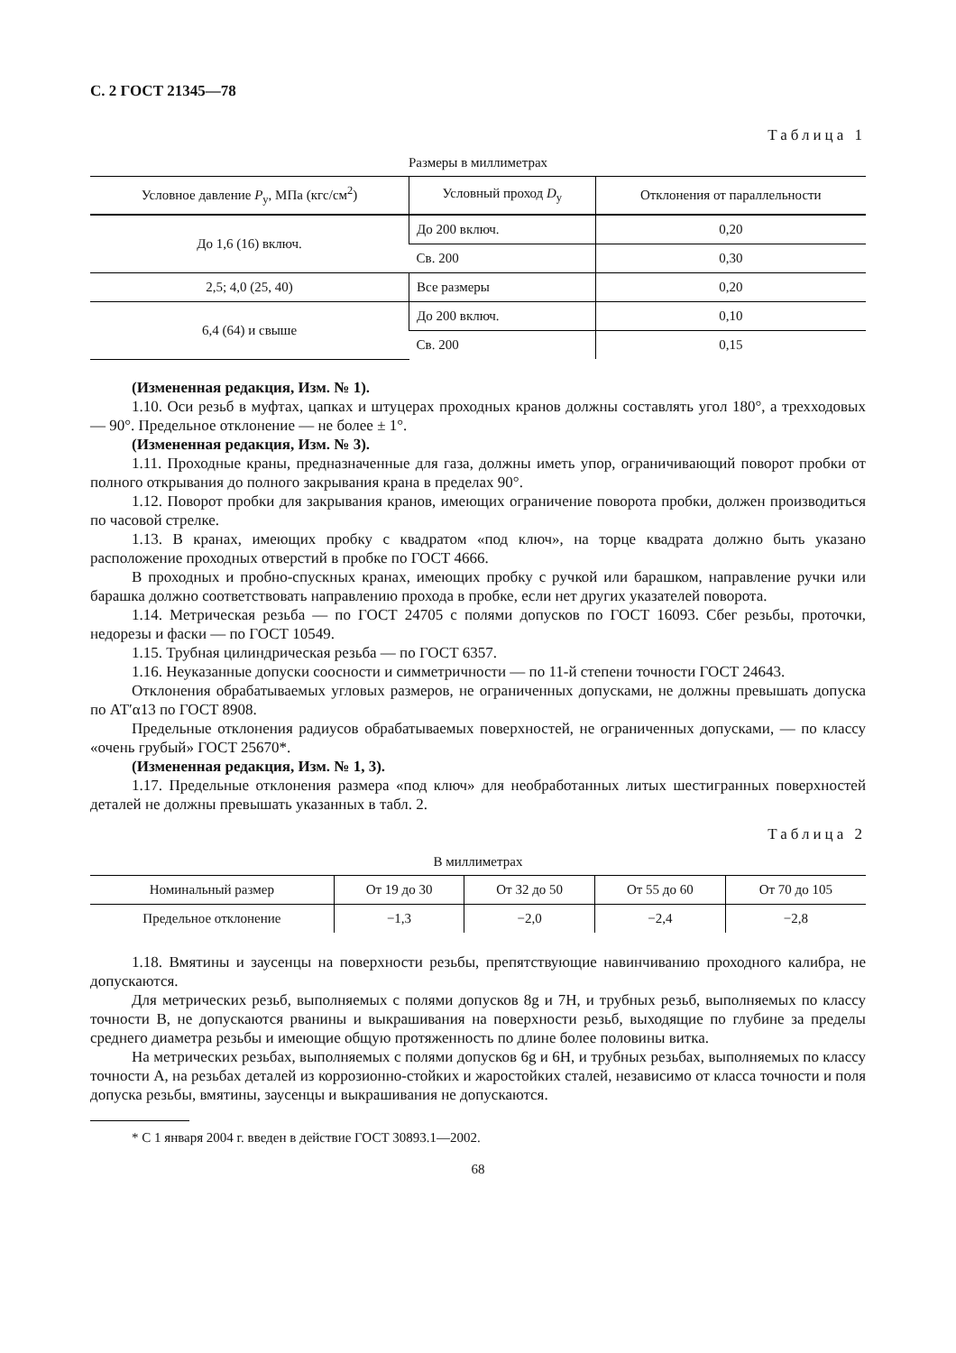С. 2 ГОСТ 21345—78
Таблица 1
Размеры в миллиметрах
| Условное давление P<sub>у</sub>, МПа (кгс/см<sup>2</sup>) | Условный проход D<sub>у</sub> | Отклонения от параллельности |
| --- | --- | --- |
| До 1,6 (16) включ. | До 200 включ. | 0,20 |
| | Св. 200 | 0,30 |
| 2,5; 4,0 (25, 40) | Все размеры | 0,20 |
| 6,4 (64) и свыше | До 200 включ. | 0,10 |
| | Св. 200 | 0,15 |
(Измененная редакция, Изм. № 1).
1.10. Оси резьб в муфтах, цапках и штуцерах проходных кранов должны составлять угол 180°, а трехходовых — 90°. Предельное отклонение — не более ± 1°.
(Измененная редакция, Изм. № 3).
1.11. Проходные краны, предназначенные для газа, должны иметь упор, ограничивающий поворот пробки от полного открывания до полного закрывания крана в пределах 90°.
1.12. Поворот пробки для закрывания кранов, имеющих ограничение поворота пробки, должен производиться по часовой стрелке.
1.13. В кранах, имеющих пробку с квадратом «под ключ», на торце квадрата должно быть указано расположение проходных отверстий в пробке по ГОСТ 4666.
В проходных и пробно-спускных кранах, имеющих пробку с ручкой или барашком, направление ручки или барашка должно соответствовать направлению прохода в пробке, если нет других указателей поворота.
1.14. Метрическая резьба — по ГОСТ 24705 с полями допусков по ГОСТ 16093. Сбег резьбы, проточки, недорезы и фаски — по ГОСТ 10549.
1.15. Трубная цилиндрическая резьба — по ГОСТ 6357.
1.16. Неуказанные допуски соосности и симметричности — по 11-й степени точности ГОСТ 24643.
Отклонения обрабатываемых угловых размеров, не ограниченных допусками, не должны превышать допуска по АТ′α13 по ГОСТ 8908.
Предельные отклонения радиусов обрабатываемых поверхностей, не ограниченных допусками, — по классу «очень грубый» ГОСТ 25670*.
(Измененная редакция, Изм. № 1, 3).
1.17. Предельные отклонения размера «под ключ» для необработанных литых шестигранных поверхностей деталей не должны превышать указанных в табл. 2.
Таблица 2
В миллиметрах
| Номинальный размер | От 19 до 30 | От 32 до 50 | От 55 до 60 | От 70 до 105 |
| --- | --- | --- | --- | --- |
| Предельное отклонение | −1,3 | −2,0 | −2,4 | −2,8 |
1.18. Вмятины и заусенцы на поверхности резьбы, препятствующие навинчиванию проходного калибра, не допускаются.
Для метрических резьб, выполняемых с полями допусков 8g и 7H, и трубных резьб, выполняемых по классу точности В, не допускаются рванины и выкрашивания на поверхности резьб, выходящие по глубине за пределы среднего диаметра резьбы и имеющие общую протяженность по длине более половины витка.
На метрических резьбах, выполняемых с полями допусков 6g и 6H, и трубных резьбах, выполняемых по классу точности А, на резьбах деталей из коррозионно-стойких и жаростойких сталей, независимо от класса точности и поля допуска резьбы, вмятины, заусенцы и выкрашивания не допускаются.
* С 1 января 2004 г. введен в действие ГОСТ 30893.1—2002.
68